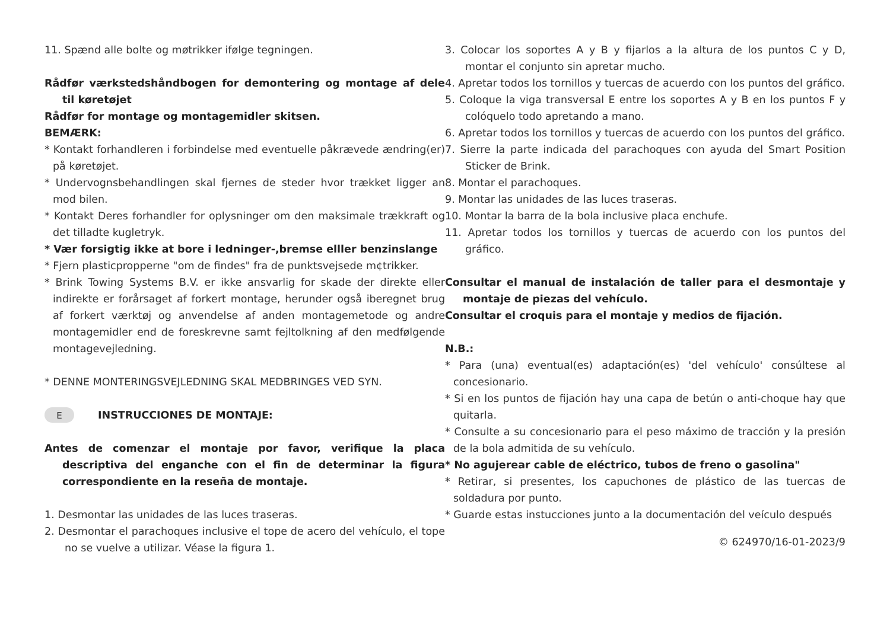11. Spænd alle bolte og møtrikker ifølge tegningen.
Rådfør værkstedshåndbogen for demontering og montage af dele til køretøjet
Rådfør for montage og montagemidler skitsen.
BEMÆRK:
* Kontakt forhandleren i forbindelse med eventuelle påkrævede ændring(er) på køretøjet.
* Undervognsbehandlingen skal fjernes de steder hvor trækket ligger an mod bilen.
* Kontakt Deres forhandler for oplysninger om den maksimale trækkraft og det tilladte kugletryk.
* Vær forsigtig ikke at bore i ledninger-,bremse elller benzinslange
* Fjern plasticpropperne "om de findes" fra de punktsvejsede m¢trikker.
* Brink Towing Systems B.V. er ikke ansvarlig for skade der direkte eller indirekte er forårsaget af forkert montage, herunder også iberegnet brug af forkert værktøj og anvendelse af anden montagemetode og andre montagemidler end de foreskrevne samt fejltolkning af den medfølgende montagevejledning.
* DENNE MONTERINGSVEJLEDNING SKAL MEDBRINGES VED SYN.
E INSTRUCCIONES DE MONTAJE:
Antes de comenzar el montaje por favor, verifique la placa descriptiva del enganche con el fin de determinar la figura correspondiente en la reseña de montaje.
1. Desmontar las unidades de las luces traseras.
2. Desmontar el parachoques inclusive el tope de acero del vehículo, el tope no se vuelve a utilizar. Véase la figura 1.
3. Colocar los soportes A y B y fijarlos a la altura de los puntos C y D, montar el conjunto sin apretar mucho.
4. Apretar todos los tornillos y tuercas de acuerdo con los puntos del gráfico.
5. Coloque la viga transversal E entre los soportes A y B en los puntos F y colóquelo todo apretando a mano.
6. Apretar todos los tornillos y tuercas de acuerdo con los puntos del gráfico.
7. Sierre la parte indicada del parachoques con ayuda del Smart Position Sticker de Brink.
8. Montar el parachoques.
9. Montar las unidades de las luces traseras.
10. Montar la barra de la bola inclusive placa enchufe.
11. Apretar todos los tornillos y tuercas de acuerdo con los puntos del gráfico.
Consultar el manual de instalación de taller para el desmontaje y montaje de piezas del vehículo.
Consultar el croquis para el montaje y medios de fijación.
N.B.:
* Para (una) eventual(es) adaptación(es) 'del vehículo' consúltese al concesionario.
* Si en los puntos de fijación hay una capa de betún o anti-choque hay que quitarla.
* Consulte a su concesionario para el peso máximo de tracción y la presión de la bola admitida de su vehículo.
* No agujerear cable de eléctrico, tubos de freno o gasolina"
* Retirar, si presentes, los capuchones de plástico de las tuercas de soldadura por punto.
* Guarde estas instucciones junto a la documentación del veículo después
© 624970/16-01-2023/9